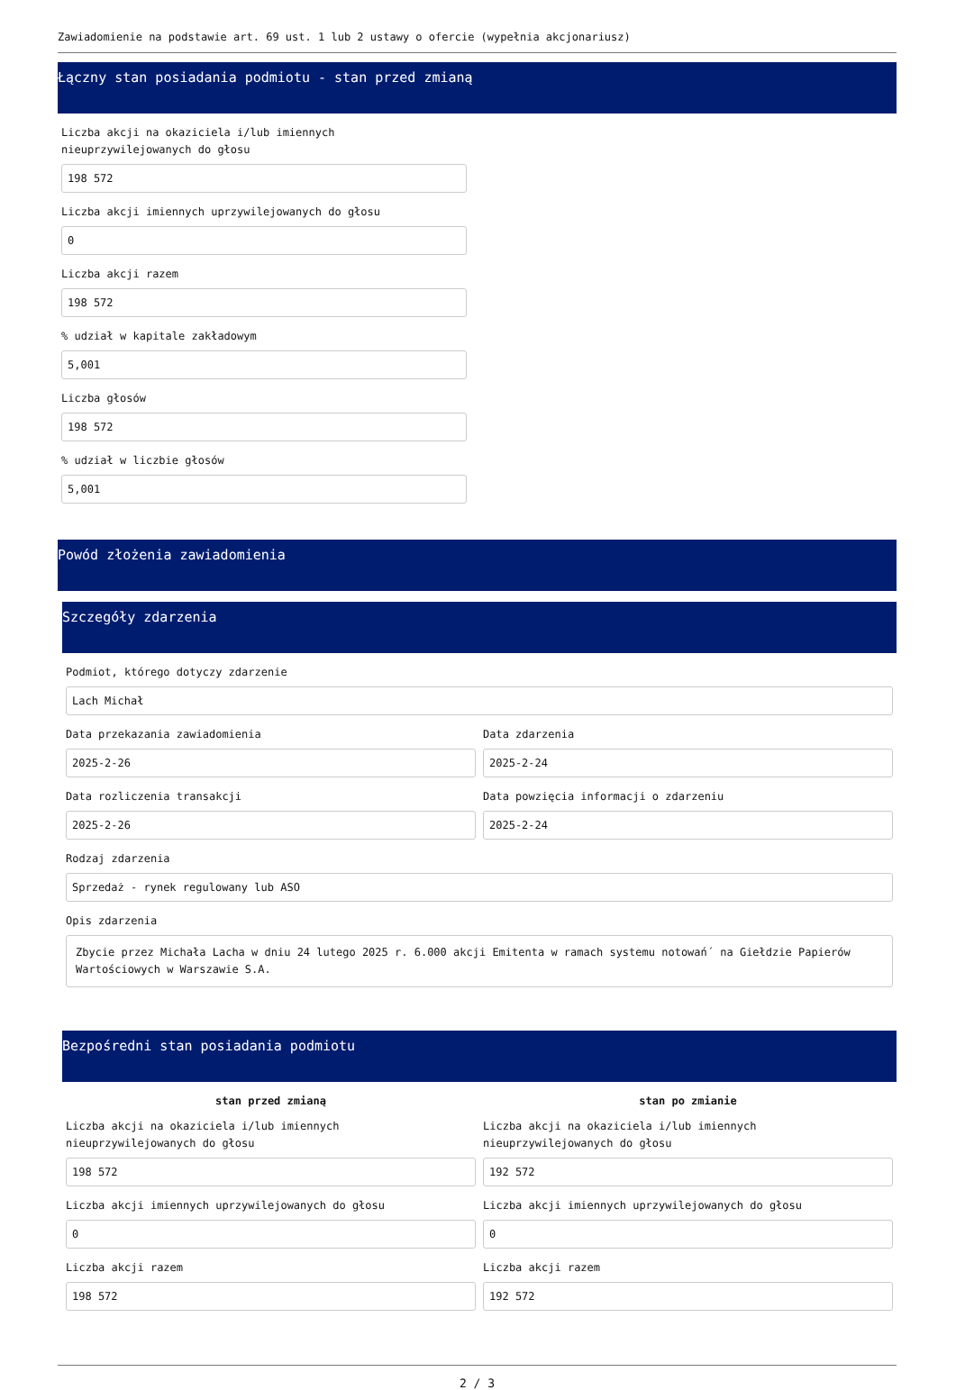Zawiadomienie na podstawie art. 69 ust. 1 lub 2 ustawy o ofercie (wypełnia akcjonariusz)
Łączny stan posiadania podmiotu - stan przed zmianą
Liczba akcji na okaziciela i/lub imiennych
nieuprzywilejowanych do głosu
198 572
Liczba akcji imiennych uprzywilejowanych do głosu
0
Liczba akcji razem
198 572
% udział w kapitale zakładowym
5,001
Liczba głosów
198 572
% udział w liczbie głosów
5,001
Powód złożenia zawiadomienia
Szczegóły zdarzenia
Podmiot, którego dotyczy zdarzenie
Lach Michał
Data przekazania zawiadomienia
2025-2-26
Data zdarzenia
2025-2-24
Data rozliczenia transakcji
2025-2-26
Data powzięcia informacji o zdarzeniu
2025-2-24
Rodzaj zdarzenia
Sprzedaż - rynek regulowany lub ASO
Opis zdarzenia
Zbycie przez Michała Lacha w dniu 24 lutego 2025 r. 6.000 akcji Emitenta w ramach systemu notowań´ na Giełdzie Papierów Wartościowych w Warszawie S.A.
Bezpośredni stan posiadania podmiotu
stan przed zmianą
Liczba akcji na okaziciela i/lub imiennych
nieuprzywilejowanych do głosu
198 572
Liczba akcji imiennych uprzywilejowanych do głosu
0
Liczba akcji razem
198 572
stan po zmianie
Liczba akcji na okaziciela i/lub imiennych
nieuprzywilejowanych do głosu
192 572
Liczba akcji imiennych uprzywilejowanych do głosu
0
Liczba akcji razem
192 572
2 / 3